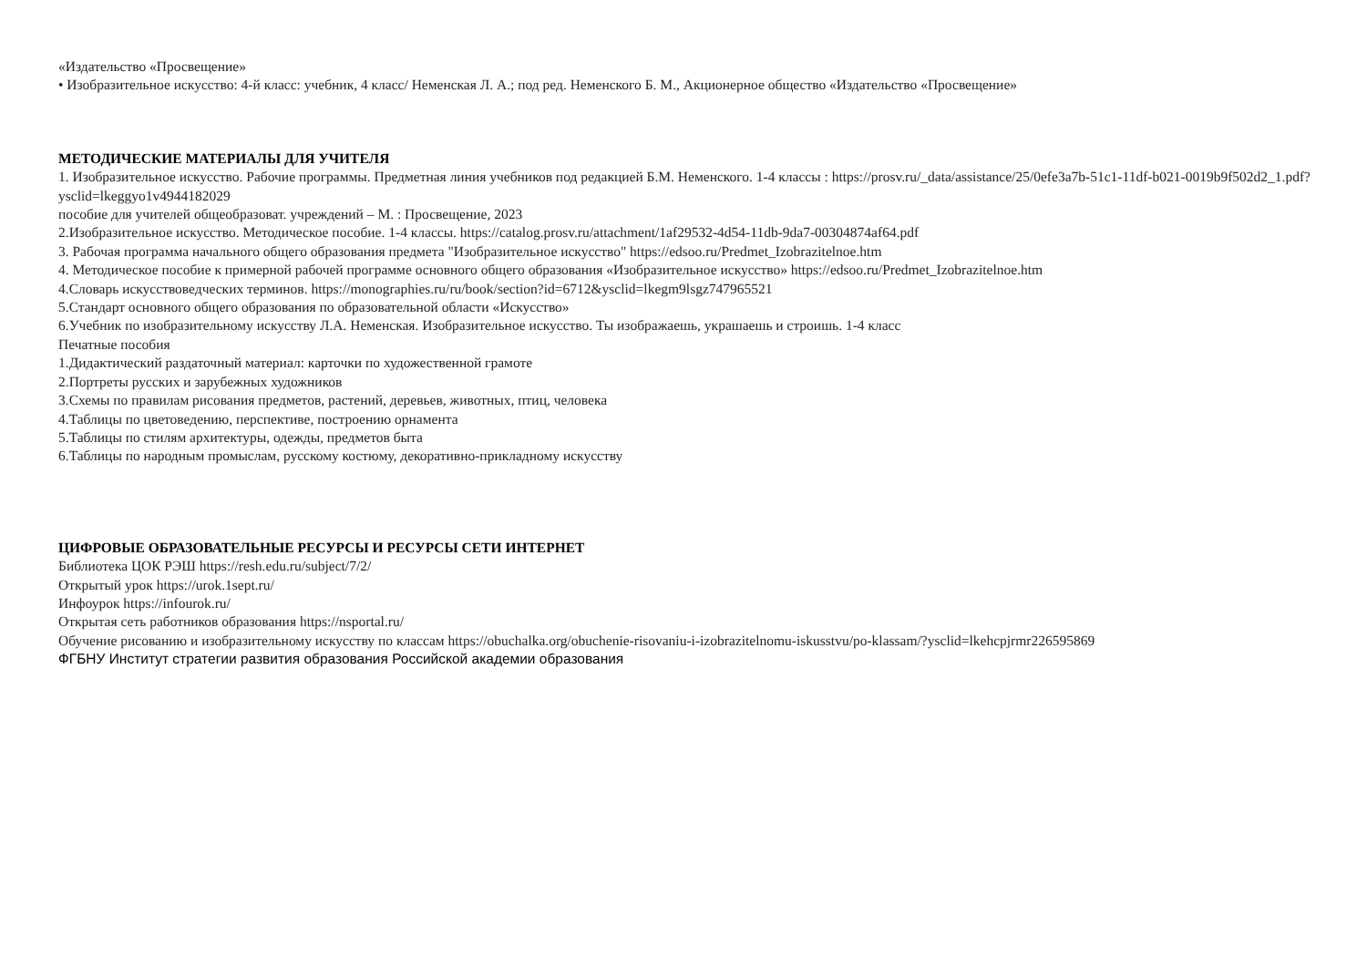«Издательство «Просвещение»
• Изобразительное искусство: 4-й класс: учебник, 4 класс/ Неменская Л. А.; под ред. Неменского Б. М., Акционерное общество «Издательство «Просвещение»
МЕТОДИЧЕСКИЕ МАТЕРИАЛЫ ДЛЯ УЧИТЕЛЯ
1. Изобразительное искусство. Рабочие программы. Предметная линия учебников под редакцией Б.М. Неменского. 1-4 классы : https://prosv.ru/_data/assistance/25/0efe3a7b-51c1-11df-b021-0019b9f502d2_1.pdf?ysclid=lkeggyo1v4944182029
пособие для учителей общеобразоват. учреждений – М. : Просвещение, 2023
2.Изобразительное искусство. Методическое пособие. 1-4 классы. https://catalog.prosv.ru/attachment/1af29532-4d54-11db-9da7-00304874af64.pdf
3. Рабочая программа начального общего образования предмета "Изобразительное искусство" https://edsoo.ru/Predmet_Izobrazitelnoe.htm
4. Методическое пособие к примерной рабочей программе основного общего образования «Изобразительное искусство» https://edsoo.ru/Predmet_Izobrazitelnoe.htm
4.Словарь искусствоведческих терминов. https://monographies.ru/ru/book/section?id=6712&ysclid=lkegm9lsgz747965521
5.Стандарт основного общего образования по образовательной области «Искусство»
6.Учебник по изобразительному искусству Л.А. Неменская. Изобразительное искусство. Ты изображаешь, украшаешь и строишь. 1-4 класс
Печатные пособия
1.Дидактический раздаточный материал: карточки по художественной грамоте
2.Портреты русских и зарубежных художников
3.Схемы по правилам рисования предметов, растений, деревьев, животных, птиц, человека
4.Таблицы по цветоведению, перспективе, построению орнамента
5.Таблицы по стилям архитектуры, одежды, предметов быта
6.Таблицы по народным промыслам, русскому костюму, декоративно-прикладному искусству
ЦИФРОВЫЕ ОБРАЗОВАТЕЛЬНЫЕ РЕСУРСЫ И РЕСУРСЫ СЕТИ ИНТЕРНЕТ
Библиотека ЦОК РЭШ https://resh.edu.ru/subject/7/2/
Открытый урок https://urok.1sept.ru/
Инфоурок https://infourok.ru/
Открытая сеть работников образования https://nsportal.ru/
Обучение рисованию и изобразительному искусству по классам https://obuchalka.org/obuchenie-risovaniu-i-izobrazitelnomu-iskusstvu/po-klassam/?ysclid=lkehcpjrmr226595869
ФГБНУ Институт стратегии развития образования Российской академии образования